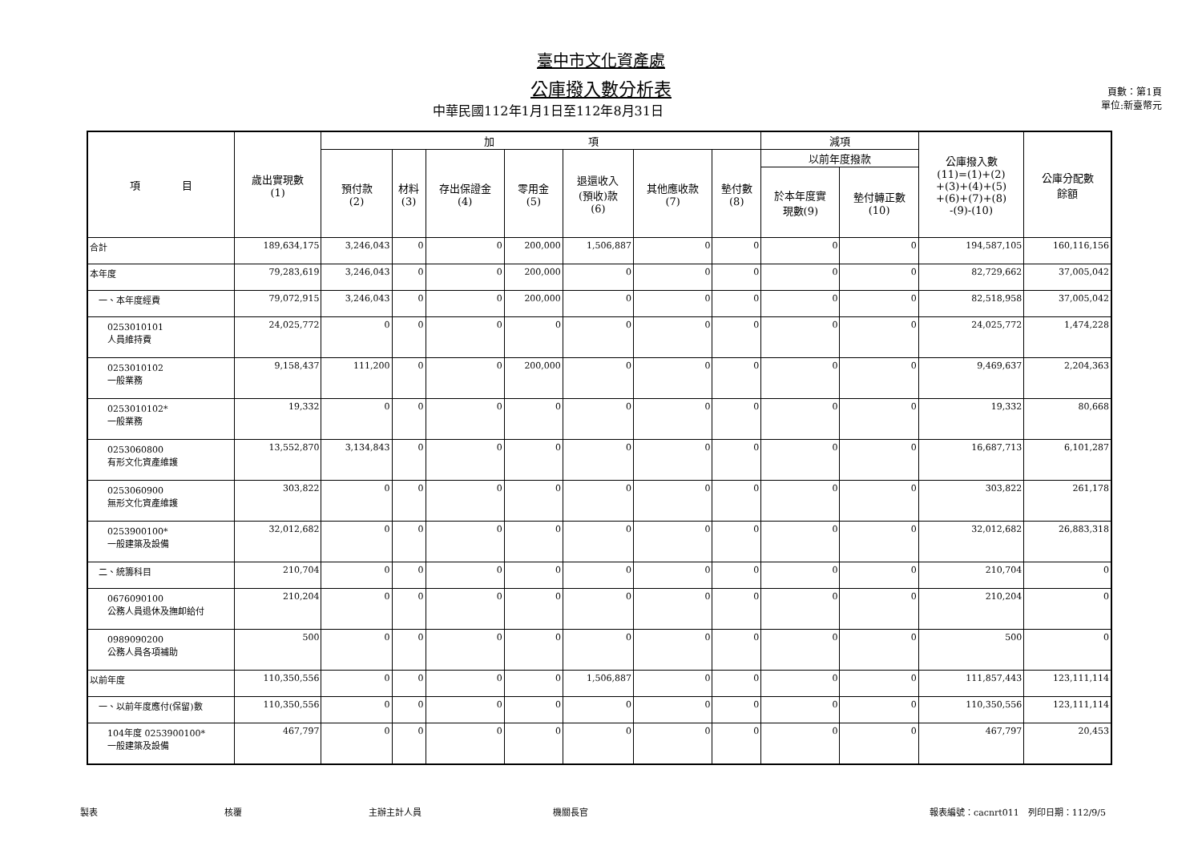臺中市文化資產處
公庫撥入數分析表
中華民國112年1月1日至112年8月31日
頁數：第1頁
單位:新臺幣元
| 項 目 | 歲出實現數 (1) | 加 項 | | | | | | | 減項 | | 公庫撥入數 (11)=(1)+(2) +(3)+(4)+(5) +(6)+(7)+(8) -(9)-(10) | 公庫分配數 餘額 |
| --- | --- | --- | --- | --- | --- | --- | --- | --- | --- | --- | --- | --- |
| | | 預付款 (2) | 材料 (3) | 存出保證金 (4) | 零用金 (5) | 退還收入 (預收)款 (6) | 其他應收款 (7) | 墊付數 (8) | 以前年度撥款 | | | |
| | | | | | | | | | 於本年度實 現數(9) | 墊付轉正數 (10) | | |
| 合計 | 189,634,175 | 3,246,043 | 0 | 0 | 200,000 | 1,506,887 | 0 | 0 | 0 | 0 | 194,587,105 | 160,116,156 |
| 本年度 | 79,283,619 | 3,246,043 | 0 | 0 | 200,000 | 0 | 0 | 0 | 0 | 0 | 82,729,662 | 37,005,042 |
| 一、本年度經費 | 79,072,915 | 3,246,043 | 0 | 0 | 200,000 | 0 | 0 | 0 | 0 | 0 | 82,518,958 | 37,005,042 |
| 0253010101 人員維持費 | 24,025,772 | 0 | 0 | 0 | 0 | 0 | 0 | 0 | 0 | 0 | 24,025,772 | 1,474,228 |
| 0253010102 一般業務 | 9,158,437 | 111,200 | 0 | 0 | 200,000 | 0 | 0 | 0 | 0 | 0 | 9,469,637 | 2,204,363 |
| 0253010102* 一般業務 | 19,332 | 0 | 0 | 0 | 0 | 0 | 0 | 0 | 0 | 0 | 19,332 | 80,668 |
| 0253060800 有形文化資產維護 | 13,552,870 | 3,134,843 | 0 | 0 | 0 | 0 | 0 | 0 | 0 | 0 | 16,687,713 | 6,101,287 |
| 0253060900 無形文化資產維護 | 303,822 | 0 | 0 | 0 | 0 | 0 | 0 | 0 | 0 | 0 | 303,822 | 261,178 |
| 0253900100* 一般建築及設備 | 32,012,682 | 0 | 0 | 0 | 0 | 0 | 0 | 0 | 0 | 0 | 32,012,682 | 26,883,318 |
| 二、統籌科目 | 210,704 | 0 | 0 | 0 | 0 | 0 | 0 | 0 | 0 | 0 | 210,704 | 0 |
| 0676090100 公務人員退休及撫卹給付 | 210,204 | 0 | 0 | 0 | 0 | 0 | 0 | 0 | 0 | 0 | 210,204 | 0 |
| 0989090200 公務人員各項補助 | 500 | 0 | 0 | 0 | 0 | 0 | 0 | 0 | 0 | 0 | 500 | 0 |
| 以前年度 | 110,350,556 | 0 | 0 | 0 | 0 | 1,506,887 | 0 | 0 | 0 | 0 | 111,857,443 | 123,111,114 |
| 一、以前年度應付(保留)數 | 110,350,556 | 0 | 0 | 0 | 0 | 0 | 0 | 0 | 0 | 0 | 110,350,556 | 123,111,114 |
| 104年度 0253900100* 一般建築及設備 | 467,797 | 0 | 0 | 0 | 0 | 0 | 0 | 0 | 0 | 0 | 467,797 | 20,453 |
製表 核覆 主辦主計人員 機關長官 報表編號：cacnrt011　列印日期：112/9/5